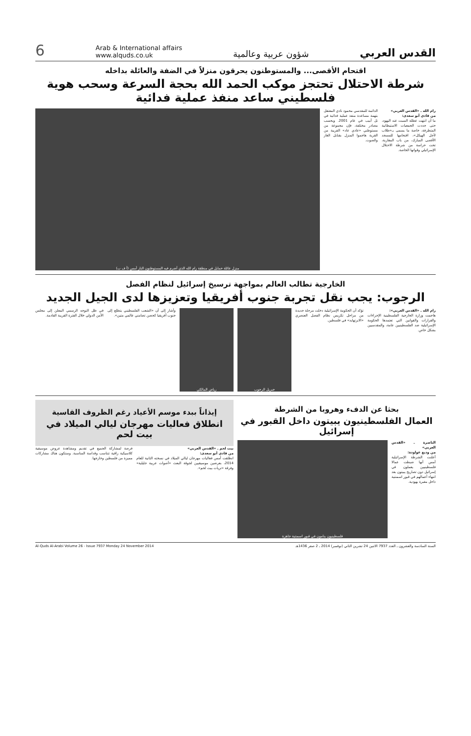6 Arab & International affairs
www.alquds.co.uk شؤون عربية وعالمية القدس العربي
اقتحام الأقصى... والمستوطنون يحرقون منزلاً في الضفة والعائلة بداخله
شرطة الاحتلال تحتجز موكب الحمد الله بحجة السرعة وسحب هوية فلسطيني ساعد منفذ عملية فدائية
رام الله ـ «القدس العربي»
من فادي أبو سعدى:
ما أن انتهت عطلة السبت عند اليهود، حتى جددت الجمعيات الاستيطانية المتطرفة، خاصة ما يسمى بـ«طلاب لأجل الهيكل»، اقتحامها للمسجد الأقصى المبارك، من باب المغاربة، تحت حراسة من شرطة الاحتلال الإسرائيلي وقواتها الخاصة.
الدائمة للمقدسي محمود نادي المعتقل بتهمة مساعدة منفذ عملية فدائية في تل أبيب في عام 2001. وبحسب مصادر مختلفة، فإن مجموعة من مستوطني «عادي عاد» القريبة من القرية هاجموا المنزل بقنابل الغاز والصوت.
منزل عائلة حمايل في منطقة رام الله الذي أضرم فيه المستوطنون النار أمس (أ ف ب)
الخارجية تطالب العالم بمواجهة ترسيخ إسرائيل لنظام الفصل
الرجوب: يجب نقل تجربة جنوب أفريقيا وتعزيزها لدى الجيل الجديد
رام الله ـ «القدس العربي»:
هاجمت وزارة الخارجية الفلسطينية الإجراءات والقرارات والقوانين التي تعتمدها الحكومة الإسرائيلية ضد الفلسطينيين عامة، والمقدسيين بشكل خاص.
تؤكد أن الحكومة الإسرائيلية دخلت مرحلة جديدة من مراحل تكريس نظام الفصل العنصري «الابرتهايد» في فلسطين.
جبريل الرجوب رياض المالكي
وأشار إلى أن «الشعب الفلسطيني يتطلع إلى جنوب أفريقيا كحصن تضامني عالمي متين».
في ظل التوجه الرسمي المعلن إلى مجلس الأمن الدولي خلال الفترة القريبة القادمة.
بحثا عن الدفء وهروبا من الشرطة
العمال الفلسطينيون يبيتون داخل القبور في إسرائيل
الناصرة ـ «القدس العربي»
من وديع عواودة:
أعلنت الشرطة الإسرائيلية أمس أنها ضبطت عمالا فلسطينيين يعملون في إسرائيل دون تصاريح يبيتون بعد انتهاء أعمالهم في قبور اسمنتية داخل مقبرة يهودية.
فلسطينيون ينامون في قبور اسمنتية جاهزة
إيذاناً ببدء موسم الأعياد رغم الظروف القاسية
انطلاق فعاليات مهرجان ليالي الميلاد في بيت لحم
بيت لحم ـ «القدس العربي»
من فادي أبو سعدى:
انطلقت أمس فعاليات مهرجان ليالي الميلاد في نسخته الثانية للعام 2014، بعرضين موسيقيين لجوقة البعث «أصوات عربية جليلية» وفرقة «تريات بيت لحم».
فرصة لمشاركة الجميع في تقديم ومشاهدة عروض موسيقية كلاسيكية راقية تتناسب وقداسة المناسبة. وستكون هناك مشاركات مميزة من فلسطين وخارجها.
Al-Quds Al-Arabi Volume 26 - Issue 7937 Monday 24 November 2014 السنة السادسة والعشرون ـ العدد 7937 الاثنين 24 تشرين الثاني (نوفمبر) 2014 ـ 2 صفر 1436هـ